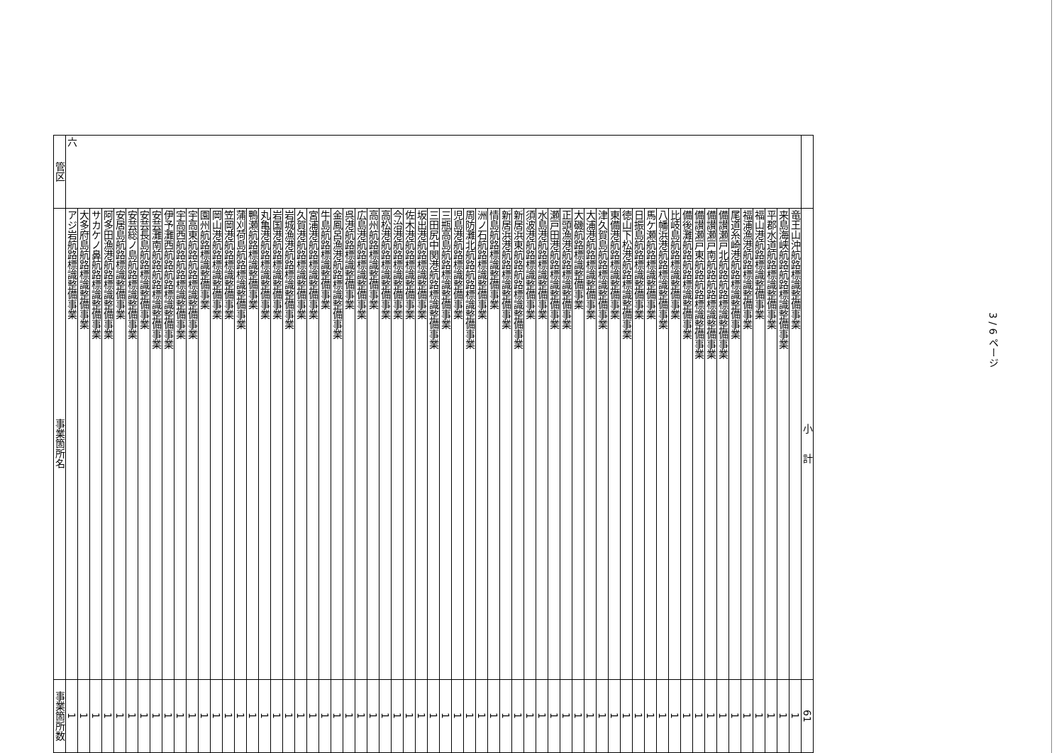| 管区 | 事業箇所名 | 事業箇所数 |
| --- | --- | --- |
| 六 | アジ岩航路標識整備事業 | 1 |
| | 大多府島航路標識整備事業 | 1 |
| | サカケノ鼻航路標識整備事業 | 1 |
| | 阿多田漁港航路標識整備事業 | 1 |
| | 安居島航路標識整備事業 | 1 |
| | 安芸総ノ島航路標識整備事業 | 1 |
| | 安芸長島航路標識整備事業 | 1 |
| | 安芸灘南航路航路標識整備事業 | 1 |
| | 伊予灘西航路航路標識整備事業 | 1 |
| | 宇高西航路航路標識整備事業 | 1 |
| | 宇高東航路航路標識整備事業 | 1 |
| | 園州航路標識整備事業 | 1 |
| | 岡山港航路標識整備事業 | 1 |
| | 笠岡港航路標識整備事業 | 1 |
| | 蒲刈荷島航路標識整備事業 | 1 |
| | 鴨瀬航路標識整備事業 | 1 |
| | 丸亀港航路標識整備事業 | 1 |
| | 岩国港航路標識整備事業 | 1 |
| | 岩城漁港航路標識整備事業 | 1 |
| | 久賀港航路標識整備事業 | 1 |
| | 宮浦港航路標識整備事業 | 1 |
| | 牛島航路標識整備事業 | 1 |
| | 金鳳呂漁港航路標識整備事業 | 1 |
| | 呉港航路標識整備事業 | 1 |
| | 広島港航路標識整備事業 | 1 |
| | 高州航路標識整備事業 | 1 |
| | 高松港航路標識整備事業 | 1 |
| | 今治港航路標識整備事業 | 1 |
| | 佐木港航路標識整備事業 | 1 |
| | 坂出港航路標識整備事業 | 1 |
| | 三田尻中関港航路標識整備事業 | 1 |
| | 三瓶高島航路標識整備事業 | 1 |
| | 児島港航路標識整備事業 | 1 |
| | 周防灘北航路航路標識整備事業 | 1 |
| | 洲ノ石航路標識整備事業 | 1 |
| | 情島航路標識整備事業 | 1 |
| | 新居浜港航路標識整備事業 | 1 |
| | 新居浜東航路航路標識整備事業 | 1 |
| | 須波港航路標識整備事業 | 1 |
| | 水島港航路標識整備事業 | 1 |
| | 瀬戸田港航路標識整備事業 | 1 |
| | 正頭漁港航路標識整備事業 | 1 |
| | 大磯航路標識整備事業 | 1 |
| | 大浦港航路標識整備事業 | 1 |
| | 津久賀島航路標識整備事業 | 1 |
| | 東備港航路標識整備事業 | 1 |
| | 徳山下松港航路標識整備事業 | 1 |
| | 日振島航路標識整備事業 | 1 |
| | 馬ケ瀬航路標識整備事業 | 1 |
| | 八幡浜港航路標識整備事業 | 1 |
| | 比岐島航路標識整備事業 | 1 |
| | 備後灘航路航路標識整備事業 | 1 |
| | 備讃瀬戸東航路航路標識整備事業 | 1 |
| | 備讃瀬戸南航路航路標識整備事業 | 1 |
| | 備讃瀬戸北航路航路標識整備事業 | 1 |
| | 尾道糸崎港航路標識整備事業 | 1 |
| | 福浦漁港航路標識整備事業 | 1 |
| | 福山港航路標識整備事業 | 1 |
| | 平郡水道航路標識整備事業 | 1 |
| | 来島海峡航路航路標識整備事業 | 1 |
| | 竜王山沖航路標識整備事業 | 1 |
| | 小 計 | 61 |
3 / 6 ページ